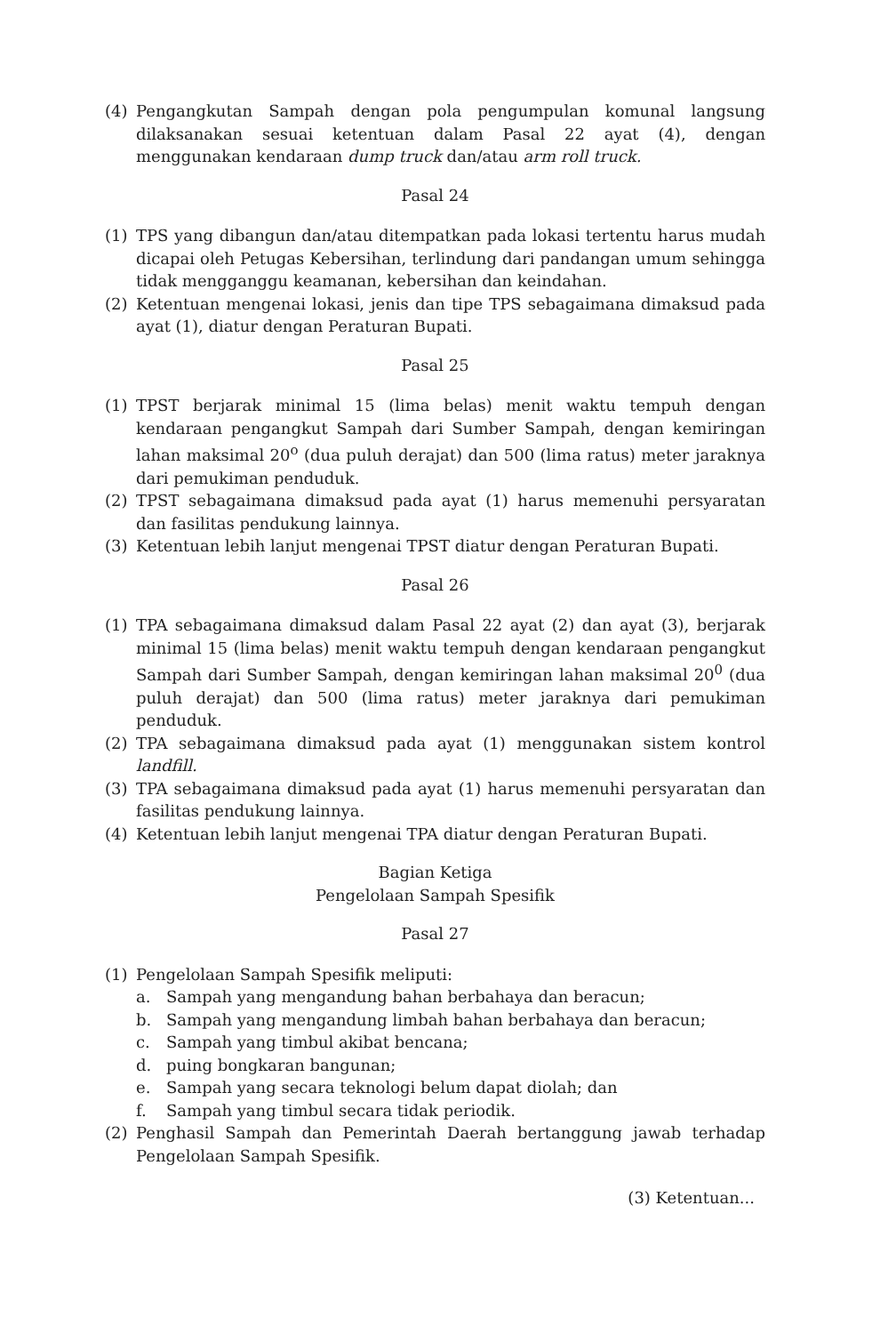(4) Pengangkutan Sampah dengan pola pengumpulan komunal langsung dilaksanakan sesuai ketentuan dalam Pasal 22 ayat (4), dengan menggunakan kendaraan dump truck dan/atau arm roll truck.
Pasal 24
(1) TPS yang dibangun dan/atau ditempatkan pada lokasi tertentu harus mudah dicapai oleh Petugas Kebersihan, terlindung dari pandangan umum sehingga tidak mengganggu keamanan, kebersihan dan keindahan.
(2) Ketentuan mengenai lokasi, jenis dan tipe TPS sebagaimana dimaksud pada ayat (1), diatur dengan Peraturan Bupati.
Pasal 25
(1) TPST berjarak minimal 15 (lima belas) menit waktu tempuh dengan kendaraan pengangkut Sampah dari Sumber Sampah, dengan kemiringan lahan maksimal 20<sup>o</sup> (dua puluh derajat) dan 500 (lima ratus) meter jaraknya dari pemukiman penduduk.
(2) TPST sebagaimana dimaksud pada ayat (1) harus memenuhi persyaratan dan fasilitas pendukung lainnya.
(3) Ketentuan lebih lanjut mengenai TPST diatur dengan Peraturan Bupati.
Pasal 26
(1) TPA sebagaimana dimaksud dalam Pasal 22 ayat (2) dan ayat (3), berjarak minimal 15 (lima belas) menit waktu tempuh dengan kendaraan pengangkut Sampah dari Sumber Sampah, dengan kemiringan lahan maksimal 20<sup>0</sup> (dua puluh derajat) dan 500 (lima ratus) meter jaraknya dari pemukiman penduduk.
(2) TPA sebagaimana dimaksud pada ayat (1) menggunakan sistem kontrol landfill.
(3) TPA sebagaimana dimaksud pada ayat (1) harus memenuhi persyaratan dan fasilitas pendukung lainnya.
(4) Ketentuan lebih lanjut mengenai TPA diatur dengan Peraturan Bupati.
Bagian Ketiga
Pengelolaan Sampah Spesifik
Pasal 27
(1) Pengelolaan Sampah Spesifik meliputi:
a. Sampah yang mengandung bahan berbahaya dan beracun;
b. Sampah yang mengandung limbah bahan berbahaya dan beracun;
c. Sampah yang timbul akibat bencana;
d. puing bongkaran bangunan;
e. Sampah yang secara teknologi belum dapat diolah; dan
f. Sampah yang timbul secara tidak periodik.
(2) Penghasil Sampah dan Pemerintah Daerah bertanggung jawab terhadap Pengelolaan Sampah Spesifik.
(3) Ketentuan...